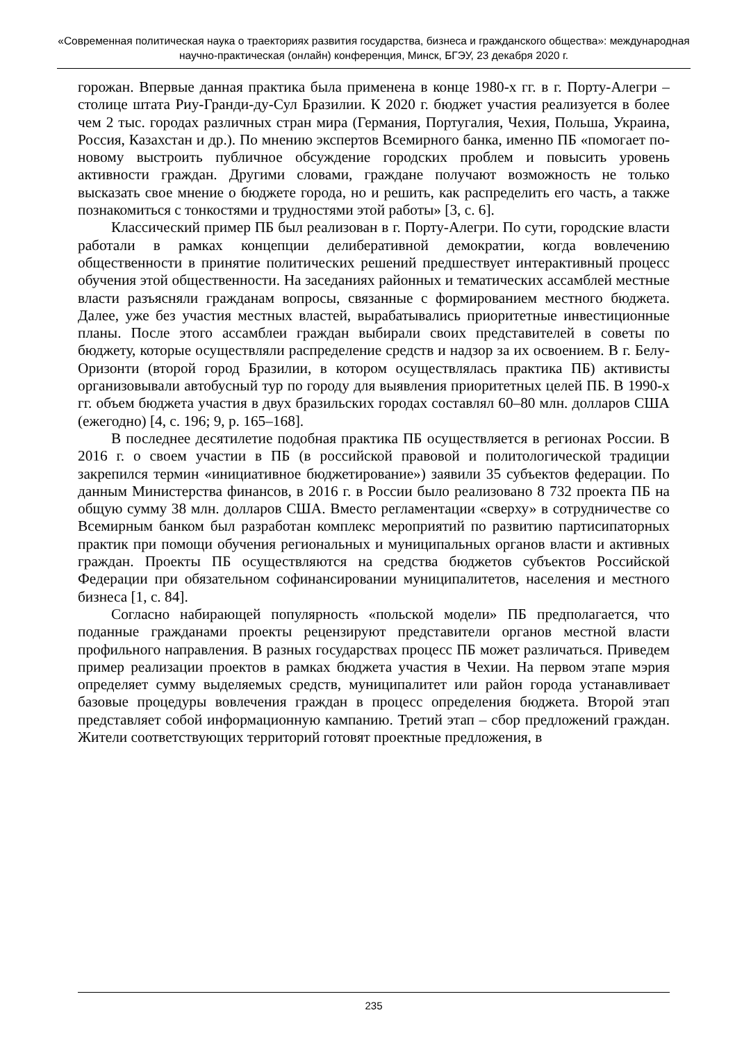«Современная политическая наука о траекториях развития государства, бизнеса и гражданского общества»: международная научно-практическая (онлайн) конференция, Минск, БГЭУ, 23 декабря 2020 г.
горожан. Впервые данная практика была применена в конце 1980-х гг. в г. Порту-Алегри – столице штата Риу-Гранди-ду-Сул Бразилии. К 2020 г. бюджет участия реализуется в более чем 2 тыс. городах различных стран мира (Германия, Португалия, Чехия, Польша, Украина, Россия, Казахстан и др.). По мнению экспертов Всемирного банка, именно ПБ «помогает по-новому выстроить публичное обсуждение городских проблем и повысить уровень активности граждан. Другими словами, граждане получают возможность не только высказать свое мнение о бюджете города, но и решить, как распределить его часть, а также познакомиться с тонкостями и трудностями этой работы» [3, с. 6].
Классический пример ПБ был реализован в г. Порту-Алегри. По сути, городские власти работали в рамках концепции делиберативной демократии, когда вовлечению общественности в принятие политических решений предшествует интерактивный процесс обучения этой общественности. На заседаниях районных и тематических ассамблей местные власти разъясняли гражданам вопросы, связанные с формированием местного бюджета. Далее, уже без участия местных властей, вырабатывались приоритетные инвестиционные планы. После этого ассамблеи граждан выбирали своих представителей в советы по бюджету, которые осуществляли распределение средств и надзор за их освоением. В г. Белу-Оризонти (второй город Бразилии, в котором осуществлялась практика ПБ) активисты организовывали автобусный тур по городу для выявления приоритетных целей ПБ. В 1990-х гг. объем бюджета участия в двух бразильских городах составлял 60–80 млн. долларов США (ежегодно) [4, с. 196; 9, p. 165–168].
В последнее десятилетие подобная практика ПБ осуществляется в регионах России. В 2016 г. о своем участии в ПБ (в российской правовой и политологической традиции закрепился термин «инициативное бюджетирование») заявили 35 субъектов федерации. По данным Министерства финансов, в 2016 г. в России было реализовано 8 732 проекта ПБ на общую сумму 38 млн. долларов США. Вместо регламентации «сверху» в сотрудничестве со Всемирным банком был разработан комплекс мероприятий по развитию партисипаторных практик при помощи обучения региональных и муниципальных органов власти и активных граждан. Проекты ПБ осуществляются на средства бюджетов субъектов Российской Федерации при обязательном софинансировании муниципалитетов, населения и местного бизнеса [1, с. 84].
Согласно набирающей популярность «польской модели» ПБ предполагается, что поданные гражданами проекты рецензируют представители органов местной власти профильного направления. В разных государствах процесс ПБ может различаться. Приведем пример реализации проектов в рамках бюджета участия в Чехии. На первом этапе мэрия определяет сумму выделяемых средств, муниципалитет или район города устанавливает базовые процедуры вовлечения граждан в процесс определения бюджета. Второй этап представляет собой информационную кампанию. Третий этап – сбор предложений граждан. Жители соответствующих территорий готовят проектные предложения, в
235